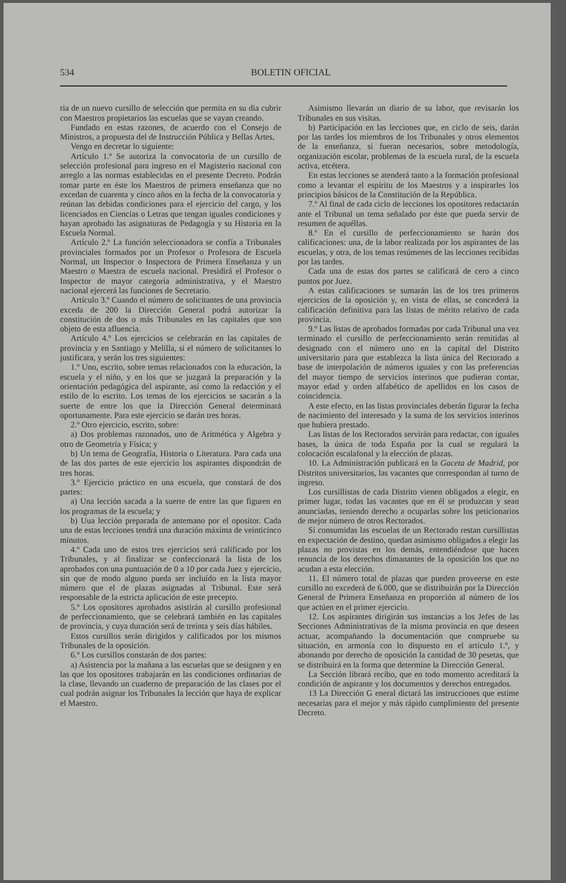534 BOLETIN OFICIAL
ria de un nuevo cursillo de selección que permita en su día cubrir con Maestros propietarios las escuelas que se vayan creando.
Fundado en estas razones, de acuerdo con el Consejo de Ministros, a propuesta del de Instrucción Pública y Bellas Artes,
Vengo en decretar lo siguiente:
Artículo 1.º Se autoriza la convocatoria de un cursillo de selección profesional para ingreso en el Magisterio nacional con arreglo a las normas establecidas en el presente Decreto. Podrán tomar parte en éste los Maestros de primera enseñanza que no excedan de cuarenta y cinco años en la fecha de la convocatoria y reúnan las debidas condiciones para el ejercicio del cargo, y los licenciados en Ciencias o Letras que tengan iguales condiciones y hayan aprobado las asignaturas de Pedagogía y su Historia en la Escuela Normal.
Artículo 2.º La función seleccionadora se confía a Tribunales provinciales formados por un Profesor o Profesora de Escuela Normal, un Inspector o Inspectora de Primera Enseñanza y un Maestro o Maestra de escuela nacional. Presidirá el Profesor o Inspector de mayor categoría administrativa, y el Maestro nacional ejercerá las funciones de Secretario.
Artículo 3.º Cuando el número de solicitantes de una provincia exceda de 200 la Dirección General podrá autorizar la constitución de dos o más Tribunales en las capitales que son objeto de esta afluencia.
Artículo 4.º Los ejercicios se celebrarán en las capitales de provincia y en Santiago y Melilla, si el número de solicitantes lo justificara, y serán los tres siguientes:
1.º Uno, escrito, sobre temas relacionados con la educación, la escuela y el niño, y en los que se juzgará la preparación y la orientación pedagógica del aspirante, así como la redacción y el estilo de lo escrito. Los temas de los ejercicios se sacarán a la suerte de entre los que la Dirección General determinará oportunamente. Para este ejercicio se darán tres horas.
2.º Otro ejercicio, escrito, sobre:
a) Dos problemas razonados, uno de Aritmética y Algebra y otro de Geometría y Física; y
b) Un tema de Geografía, Historia o Literatura. Para cada una de las dos partes de este ejercicio los aspirantes dispondrán de tres horas.
3.º Ejercicio práctico en una escuela, que constará de dos partes:
a) Una lección sacada a la suerte de entre las que figuren en los programas de la escuela; y
b) Uua lección preparada de antemano por el opositor. Cada una de estas lecciones tendrá una duración máxima de veinticinco minutos.
4.º Cada uno de estos tres ejercicios será calificado por los Tribunales, y al finalizar se confeccionará la lista de los aprobados con una puntuación de 0 a 10 por cada Juez y ejercicio, sin que de modo alguno pueda ser incluído en la lista mayor número que el de plazas asignadas al Tribunal. Este será responsable de la estricta aplicación de este precepto.
5.º Los opositores aprobados asistirán al cursillo profesional de perfeccionamiento, que se celebrará también en las capitales de provincia, y cuya duración será de treinta y seis días hábiles.
Estos cursillos serán dirigidos y calificados por los mismos Tribunales de la oposición.
6.º Los cursillos constarán de dos partes:
a) Asistencia por la mañana a las escuelas que se designen y en las que los opositores trabajarán en las condiciones ordinarias de la clase, llevando un cuaderno de preparación de las clases por el cual podrán asignar los Tribunales la lección que haya de explicar el Maestro.
Asimismo llevarán un diario de su labor, que revisarán los Tribunales en sus visitas.
b) Participación en las lecciones que, en ciclo de seis, darán por las tardes los miembros de los Tribunales y otros elementos de la enseñanza, si fueran necesarios, sobre metodología, organización escolar, problemas de la escuela rural, de la escuela activa, etcétera.
En estas lecciones se atenderá tanto a la formación profesional como a levantar el espíritu de los Maestros y a inspirarles los principios básicos de la Constitución de la República.
7.º Al final de cada ciclo de lecciones los opositores redactarán ante el Tribunal un tema señalado por éste que pueda servir de resumen de aquéllas.
8.º En el cursillo de perfeccionamiento se harán dos calificaciones: una, de la labor realizada por los aspirantes de las escuelas, y otra, de los temas resúmenes de las lecciones recibidas por las tardes.
Cada una de estas dos partes se calificará de cero a cinco puntos por Juez.
A estas calificaciones se sumarán las de los tres primeros ejercicios de la oposición y, en vista de ellas, se concederá la calificación definitiva para las listas de mérito relativo de cada provincia.
9.º Las listas de aprobados formadas por cada Tribunal una vez terminado el cursillo de perfeccionamiento serán remitidas al designado con el número uno en la capital del Distrito universitario para que establezca la lista única del Rectorado a base de interpolación de números iguales y con las preferencias del mayor tiempo de servicios interinos que pudieran contar, mayor edad y orden alfabético de apellidos en los casos de coincidencia.
A este efecto, en las listas provinciales deberán figurar la fecha de nacimiento del interesado y la suma de los servicios interinos que hubiera prestado.
Las listas de los Rectorados servirán para redactar, con iguales bases, la única de toda España por la cual se regulará la colocación escalafonal y la elección de plazas.
10. La Administración publicará en la Gaceta de Madrid, por Distritos universitarios, las vacantes que correspondan al turno de ingreso.
Los cursillistas de cada Distrito vienen obligados a elegir, en primer lugar, todas las vacantes que en él se produzcan y sean anunciadas, teniendo derecho a ocuparlas sobre los peticionarios de mejor número de otros Rectorados.
Si consumidas las escuelas de un Rectorado restan cursillistas en expectación de destino, quedan asimismo obligados a elegir las plazas no provistas en los demás, entendiéndose que hacen renuncia de los derechos dimanantes de la oposición los que no acudan a esta elección.
11. El número total de plazas que pueden proveerse en este cursillo no excederá de 6.000, que se distribuirán por la Dirección General de Primera Enseñanza en proporción al número de los que actúen en el primer ejercicio.
12. Los aspirantes dirigirán sus instancias a los Jefes de las Secciones Administrativas de la misma provincia en que deseen actuar, acompañando la documentación que compruebe su situación, en armonía con lo dispuesto en el artículo 1.º, y abonando por derecho de oposición la cantidad de 30 pesetas, que se distribuirá en la forma que determine la Dirección General.
La Sección librará recibo, que en todo momento acreditará la condición de aspirante y los documentos y derechos entregados.
13 La Dirección G eneral dictará las instrucciones que estime necesarias para el mejor y más rápido cumplimiento del presente Decreto.